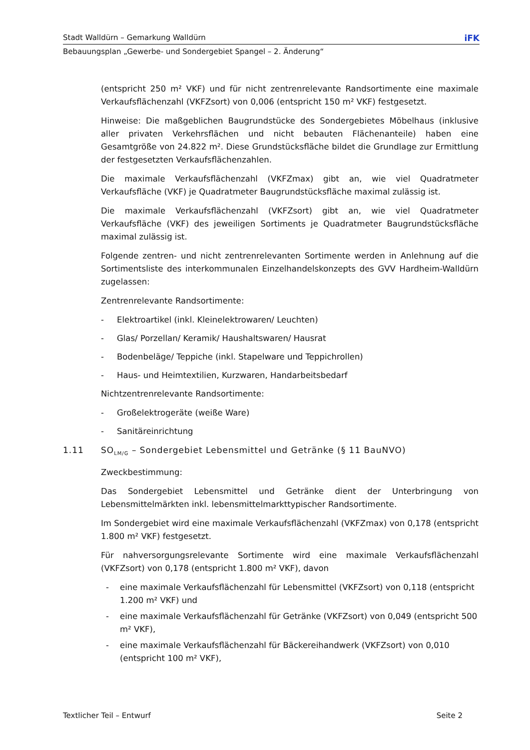Stadt Walldürn – Gemarkung Walldürn iFK
Bebauungsplan „Gewerbe- und Sondergebiet Spangel – 2. Änderung“
(entspricht 250 m² VKF) und für nicht zentrenrelevante Randsortimente eine maximale Verkaufsflächenzahl (VKFZsort) von 0,006 (entspricht 150 m² VKF) festgesetzt.
Hinweise: Die maßgeblichen Baugrundstücke des Sondergebietes Möbelhaus (inklusive aller privaten Verkehrsflächen und nicht bebauten Flächenanteile) haben eine Gesamtgröße von 24.822 m². Diese Grundstücksfläche bildet die Grundlage zur Ermittlung der festgesetzten Verkaufsflächenzahlen.
Die maximale Verkaufsflächenzahl (VKFZmax) gibt an, wie viel Quadratmeter Verkaufsfläche (VKF) je Quadratmeter Baugrundstücksfläche maximal zulässig ist.
Die maximale Verkaufsflächenzahl (VKFZsort) gibt an, wie viel Quadratmeter Verkaufsfläche (VKF) des jeweiligen Sortiments je Quadratmeter Baugrundstücksfläche maximal zulässig ist.
Folgende zentren- und nicht zentrenrelevanten Sortimente werden in Anlehnung auf die Sortimentsliste des interkommunalen Einzelhandelskonzepts des GVV Hardheim-Walldürn zugelassen:
Zentrenrelevante Randsortimente:
- Elektroartikel (inkl. Kleinelektrowaren/ Leuchten)
- Glas/ Porzellan/ Keramik/ Haushaltswaren/ Hausrat
- Bodenbeläge/ Teppiche (inkl. Stapelware und Teppichrollen)
- Haus- und Heimtextilien, Kurzwaren, Handarbeitsbedarf
Nichtzentrenrelevante Randsortimente:
- Großelektrogeräte (weiße Ware)
- Sanitäreinrichtung
1.11 SO<sub>LM/G</sub> – Sondergebiet Lebensmittel und Getränke (§ 11 BauNVO)
Zweckbestimmung:
Das Sondergebiet Lebensmittel und Getränke dient der Unterbringung von Lebensmittelmärkten inkl. lebensmittelmarkttypischer Randsortimente.
Im Sondergebiet wird eine maximale Verkaufsflächenzahl (VKFZmax) von 0,178 (entspricht 1.800 m² VKF) festgesetzt.
Für nahversorgungsrelevante Sortimente wird eine maximale Verkaufsflächenzahl (VKFZsort) von 0,178 (entspricht 1.800 m² VKF), davon
- eine maximale Verkaufsflächenzahl für Lebensmittel (VKFZsort) von 0,118 (entspricht 1.200 m² VKF) und
- eine maximale Verkaufsflächenzahl für Getränke (VKFZsort) von 0,049 (entspricht 500 m² VKF),
- eine maximale Verkaufsflächenzahl für Bäckereihandwerk (VKFZsort) von 0,010 (entspricht 100 m² VKF),
Textlicher Teil – Entwurf Seite 2